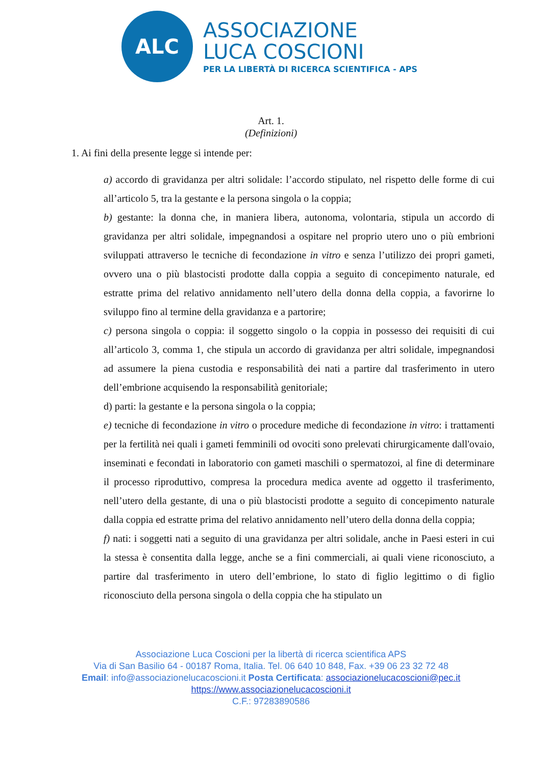ALC
ASSOCIAZIONE
LUCA COSCIONI
PER LA LIBERTÀ DI RICERCA SCIENTIFICA - APS
Art. 1.
(Definizioni)
1. Ai fini della presente legge si intende per:
a) accordo di gravidanza per altri solidale: l’accordo stipulato, nel rispetto delle forme di cui all’articolo 5, tra la gestante e la persona singola o la coppia;
b) gestante: la donna che, in maniera libera, autonoma, volontaria, stipula un accordo di gravidanza per altri solidale, impegnandosi a ospitare nel proprio utero uno o più embrioni sviluppati attraverso le tecniche di fecondazione in vitro e senza l’utilizzo dei propri gameti, ovvero una o più blastocisti prodotte dalla coppia a seguito di concepimento naturale, ed estratte prima del relativo annidamento nell’utero della donna della coppia, a favorirne lo sviluppo fino al termine della gravidanza e a partorire;
c) persona singola o coppia: il soggetto singolo o la coppia in possesso dei requisiti di cui all’articolo 3, comma 1, che stipula un accordo di gravidanza per altri solidale, impegnandosi ad assumere la piena custodia e responsabilità dei nati a partire dal trasferimento in utero dell’embrione acquisendo la responsabilità genitoriale;
d) parti: la gestante e la persona singola o la coppia;
e) tecniche di fecondazione in vitro o procedure mediche di fecondazione in vitro: i trattamenti per la fertilità nei quali i gameti femminili od ovociti sono prelevati chirurgicamente dall'ovaio, inseminati e fecondati in laboratorio con gameti maschili o spermatozoi, al fine di determinare il processo riproduttivo, compresa la procedura medica avente ad oggetto il trasferimento, nell’utero della gestante, di una o più blastocisti prodotte a seguito di concepimento naturale dalla coppia ed estratte prima del relativo annidamento nell’utero della donna della coppia;
f) nati: i soggetti nati a seguito di una gravidanza per altri solidale, anche in Paesi esteri in cui la stessa è consentita dalla legge, anche se a fini commerciali, ai quali viene riconosciuto, a partire dal trasferimento in utero dell’embrione, lo stato di figlio legittimo o di figlio riconosciuto della persona singola o della coppia che ha stipulato un
Associazione Luca Coscioni per la libertà di ricerca scientifica APS
Via di San Basilio 64 - 00187 Roma, Italia. Tel. 06 640 10 848, Fax. +39 06 23 32 72 48
Email: info@associazionelucacoscioni.it Posta Certificata: associazionelucacoscioni@pec.it
https://www.associazionelucacoscioni.it
C.F.: 97283890586